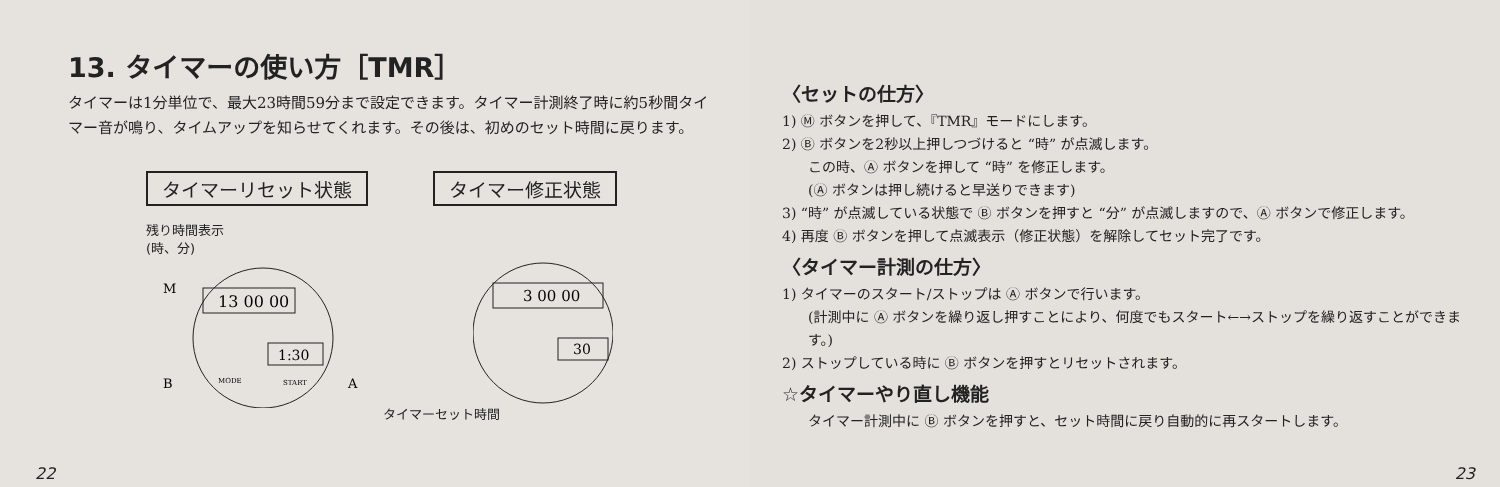13. タイマーの使い方［TMR］
タイマーは1分単位で、最大23時間59分まで設定できます。タイマー計測終了時に約5秒間タイマー音が鳴り、タイムアップを知らせてくれます。その後は、初めのセット時間に戻ります。
タイマーリセット状態 タイマー修正状態
残り時間表示
(時、分)
13 00 00
1:30
M
B
A
START
MODE
3 00 00
30
タイマーセット時間
22
〈セットの仕方〉
1) Ⓜ ボタンを押して、『TMR』モードにします。
2) Ⓑ ボタンを2秒以上押しつづけると “時” が点滅します。
この時、Ⓐ ボタンを押して “時” を修正します。
(Ⓐ ボタンは押し続けると早送りできます)
3) “時” が点滅している状態で Ⓑ ボタンを押すと “分” が点滅しますので、Ⓐ ボタンで修正します。
4) 再度 Ⓑ ボタンを押して点滅表示（修正状態）を解除してセット完了です。
〈タイマー計測の仕方〉
1) タイマーのスタート/ストップは Ⓐ ボタンで行います。
(計測中に Ⓐ ボタンを繰り返し押すことにより、何度でもスタート←→ストップを繰り返すことができます。)
2) ストップしている時に Ⓑ ボタンを押すとリセットされます。
☆タイマーやり直し機能
タイマー計測中に Ⓑ ボタンを押すと、セット時間に戻り自動的に再スタートします。
23